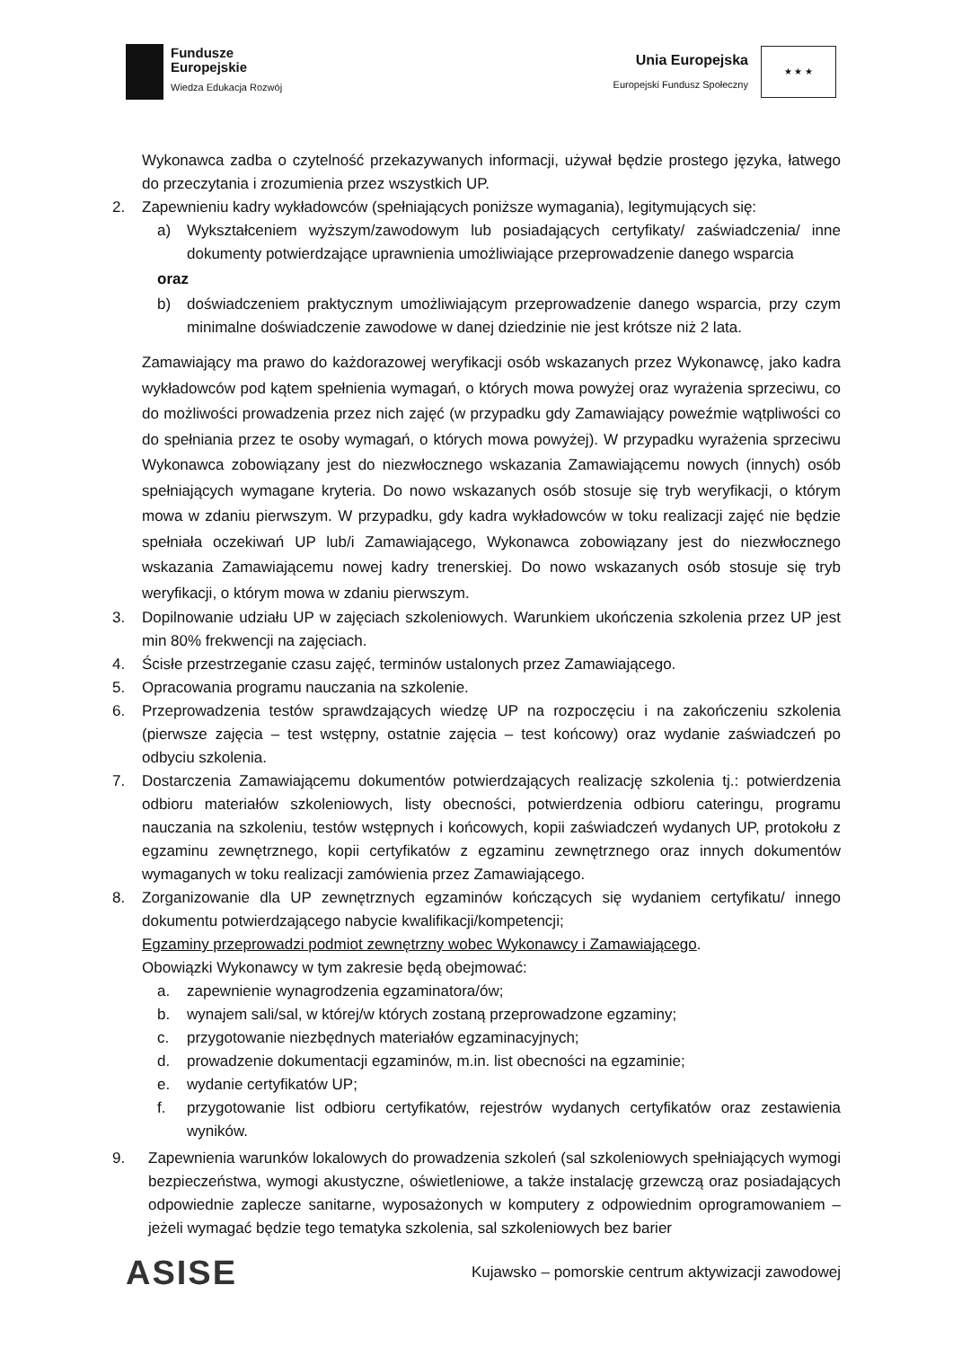Fundusze
Europejskie
Wiedza Edukacja Rozwój
Unia Europejska
Europejski Fundusz Społeczny
★ ★ ★
Wykonawca zadba o czytelność przekazywanych informacji, używał będzie prostego języka, łatwego do przeczytania i zrozumienia przez wszystkich UP.
2. Zapewnieniu kadry wykładowców (spełniających poniższe wymagania), legitymujących się:
a) Wykształceniem wyższym/zawodowym lub posiadających certyfikaty/ zaświadczenia/ inne dokumenty potwierdzające uprawnienia umożliwiające przeprowadzenie danego wsparcia
oraz
b) doświadczeniem praktycznym umożliwiającym przeprowadzenie danego wsparcia, przy czym minimalne doświadczenie zawodowe w danej dziedzinie nie jest krótsze niż 2 lata.
Zamawiający ma prawo do każdorazowej weryfikacji osób wskazanych przez Wykonawcę, jako kadra wykładowców pod kątem spełnienia wymagań, o których mowa powyżej oraz wyrażenia sprzeciwu, co do możliwości prowadzenia przez nich zajęć (w przypadku gdy Zamawiający poweźmie wątpliwości co do spełniania przez te osoby wymagań, o których mowa powyżej). W przypadku wyrażenia sprzeciwu Wykonawca zobowiązany jest do niezwłocznego wskazania Zamawiającemu nowych (innych) osób spełniających wymagane kryteria. Do nowo wskazanych osób stosuje się tryb weryfikacji, o którym mowa w zdaniu pierwszym. W przypadku, gdy kadra wykładowców w toku realizacji zajęć nie będzie spełniała oczekiwań UP lub/i Zamawiającego, Wykonawca zobowiązany jest do niezwłocznego wskazania Zamawiającemu nowej kadry trenerskiej. Do nowo wskazanych osób stosuje się tryb weryfikacji, o którym mowa w zdaniu pierwszym.
3. Dopilnowanie udziału UP w zajęciach szkoleniowych. Warunkiem ukończenia szkolenia przez UP jest min 80% frekwencji na zajęciach.
4. Ścisłe przestrzeganie czasu zajęć, terminów ustalonych przez Zamawiającego.
5. Opracowania programu nauczania na szkolenie.
6. Przeprowadzenia testów sprawdzających wiedzę UP na rozpoczęciu i na zakończeniu szkolenia (pierwsze zajęcia – test wstępny, ostatnie zajęcia – test końcowy) oraz wydanie zaświadczeń po odbyciu szkolenia.
7. Dostarczenia Zamawiającemu dokumentów potwierdzających realizację szkolenia tj.: potwierdzenia odbioru materiałów szkoleniowych, listy obecności, potwierdzenia odbioru cateringu, programu nauczania na szkoleniu, testów wstępnych i końcowych, kopii zaświadczeń wydanych UP, protokołu z egzaminu zewnętrznego, kopii certyfikatów z egzaminu zewnętrznego oraz innych dokumentów wymaganych w toku realizacji zamówienia przez Zamawiającego.
8. Zorganizowanie dla UP zewnętrznych egzaminów kończących się wydaniem certyfikatu/ innego dokumentu potwierdzającego nabycie kwalifikacji/kompetencji;
Egzaminy przeprowadzi podmiot zewnętrzny wobec Wykonawcy i Zamawiającego.
Obowiązki Wykonawcy w tym zakresie będą obejmować:
a. zapewnienie wynagrodzenia egzaminatora/ów;
b. wynajem sali/sal, w której/w których zostaną przeprowadzone egzaminy;
c. przygotowanie niezbędnych materiałów egzaminacyjnych;
d. prowadzenie dokumentacji egzaminów, m.in. list obecności na egzaminie;
e. wydanie certyfikatów UP;
f. przygotowanie list odbioru certyfikatów, rejestrów wydanych certyfikatów oraz zestawienia wyników.
9. Zapewnienia warunków lokalowych do prowadzenia szkoleń (sal szkoleniowych spełniających wymogi bezpieczeństwa, wymogi akustyczne, oświetleniowe, a także instalację grzewczą oraz posiadających odpowiednie zaplecze sanitarne, wyposażonych w komputery z odpowiednim oprogramowaniem – jeżeli wymagać będzie tego tematyka szkolenia, sal szkoleniowych bez barier
ASISE
Kujawsko – pomorskie centrum aktywizacji zawodowej